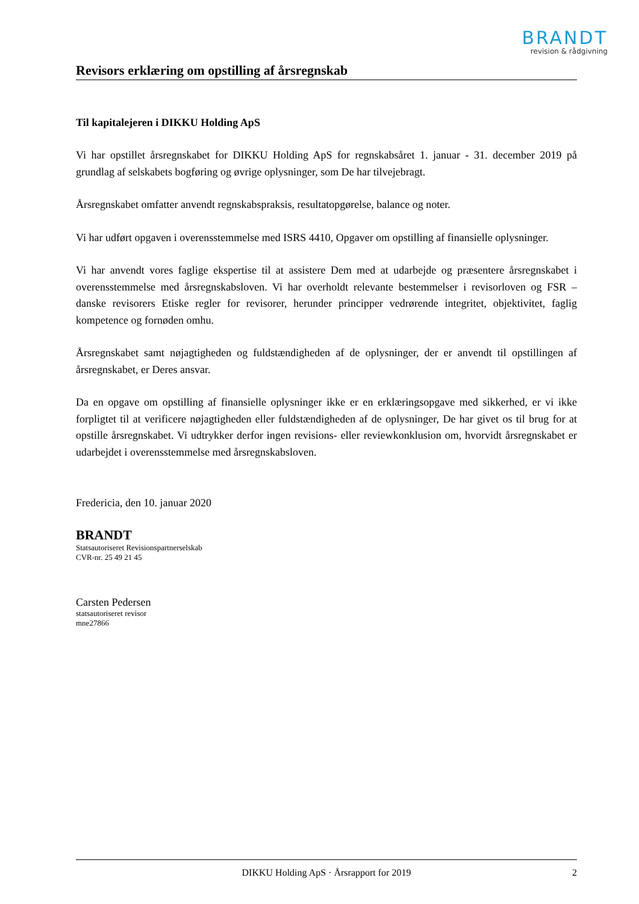BRANDT
revision & rådgivning
Revisors erklæring om opstilling af årsregnskab
Til kapitalejeren i DIKKU Holding ApS
Vi har opstillet årsregnskabet for DIKKU Holding ApS for regnskabsåret 1. januar - 31. december 2019 på grundlag af selskabets bogføring og øvrige oplysninger, som De har tilvejebragt.
Årsregnskabet omfatter anvendt regnskabspraksis, resultatopgørelse, balance og noter.
Vi har udført opgaven i overensstemmelse med ISRS 4410, Opgaver om opstilling af finansielle oplysninger.
Vi har anvendt vores faglige ekspertise til at assistere Dem med at udarbejde og præsentere årsregnskabet i overensstemmelse med årsregnskabsloven. Vi har overholdt relevante bestemmelser i revisorloven og FSR – danske revisorers Etiske regler for revisorer, herunder principper vedrørende integritet, objektivitet, faglig kompetence og fornøden omhu.
Årsregnskabet samt nøjagtigheden og fuldstændigheden af de oplysninger, der er anvendt til opstillingen af årsregnskabet, er Deres ansvar.
Da en opgave om opstilling af finansielle oplysninger ikke er en erklæringsopgave med sikkerhed, er vi ikke forpligtet til at verificere nøjagtigheden eller fuldstændigheden af de oplysninger, De har givet os til brug for at opstille årsregnskabet. Vi udtrykker derfor ingen revisions- eller reviewkonklusion om, hvorvidt årsregnskabet er udarbejdet i overensstemmelse med årsregnskabsloven.
Fredericia, den 10. januar 2020
BRANDT
Statsautoriseret Revisionspartnerselskab
CVR-nr. 25 49 21 45
Carsten Pedersen
statsautoriseret revisor
mne27866
DIKKU Holding ApS · Årsrapport for 2019 2